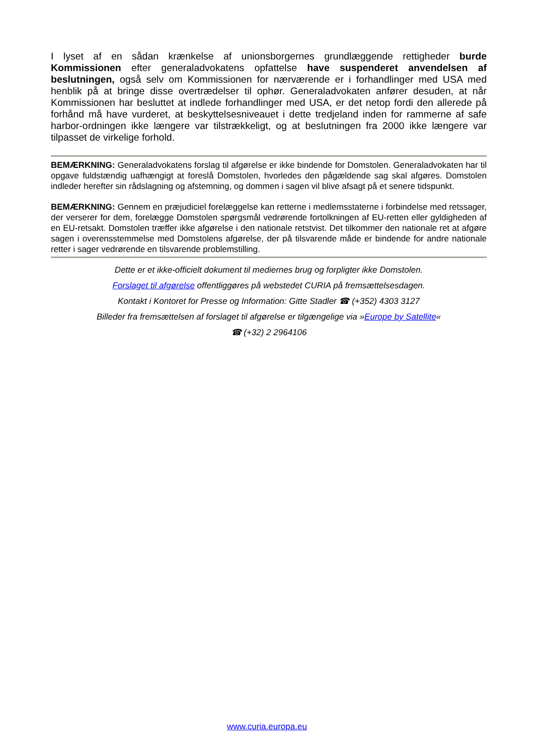I lyset af en sådan krænkelse af unionsborgernes grundlæggende rettigheder burde Kommissionen efter generaladvokatens opfattelse have suspenderet anvendelsen af beslutningen, også selv om Kommissionen for nærværende er i forhandlinger med USA med henblik på at bringe disse overtrædelser til ophør. Generaladvokaten anfører desuden, at når Kommissionen har besluttet at indlede forhandlinger med USA, er det netop fordi den allerede på forhånd må have vurderet, at beskyttelsesniveauet i dette tredjeland inden for rammerne af safe harbor-ordningen ikke længere var tilstrækkeligt, og at beslutningen fra 2000 ikke længere var tilpasset de virkelige forhold.
BEMÆRKNING: Generaladvokatens forslag til afgørelse er ikke bindende for Domstolen. Generaladvokaten har til opgave fuldstændig uafhængigt at foreslå Domstolen, hvorledes den pågældende sag skal afgøres. Domstolen indleder herefter sin rådslagning og afstemning, og dommen i sagen vil blive afsagt på et senere tidspunkt.
BEMÆRKNING: Gennem en præjudiciel forelæggelse kan retterne i medlemsstaterne i forbindelse med retssager, der verserer for dem, forelægge Domstolen spørgsmål vedrørende fortolkningen af EU-retten eller gyldigheden af en EU-retsakt. Domstolen træffer ikke afgørelse i den nationale retstvist. Det tilkommer den nationale ret at afgøre sagen i overensstemmelse med Domstolens afgørelse, der på tilsvarende måde er bindende for andre nationale retter i sager vedrørende en tilsvarende problemstilling.
Dette er et ikke-officielt dokument til mediernes brug og forpligter ikke Domstolen.
Forslaget til afgørelse offentliggøres på webstedet CURIA på fremsættelsesdagen.
Kontakt i Kontoret for Presse og Information: Gitte Stadler ☎ (+352) 4303 3127
Billeder fra fremsættelsen af forslaget til afgørelse er tilgængelige via »Europe by Satellite«
☎ (+32) 2 2964106
www.curia.europa.eu